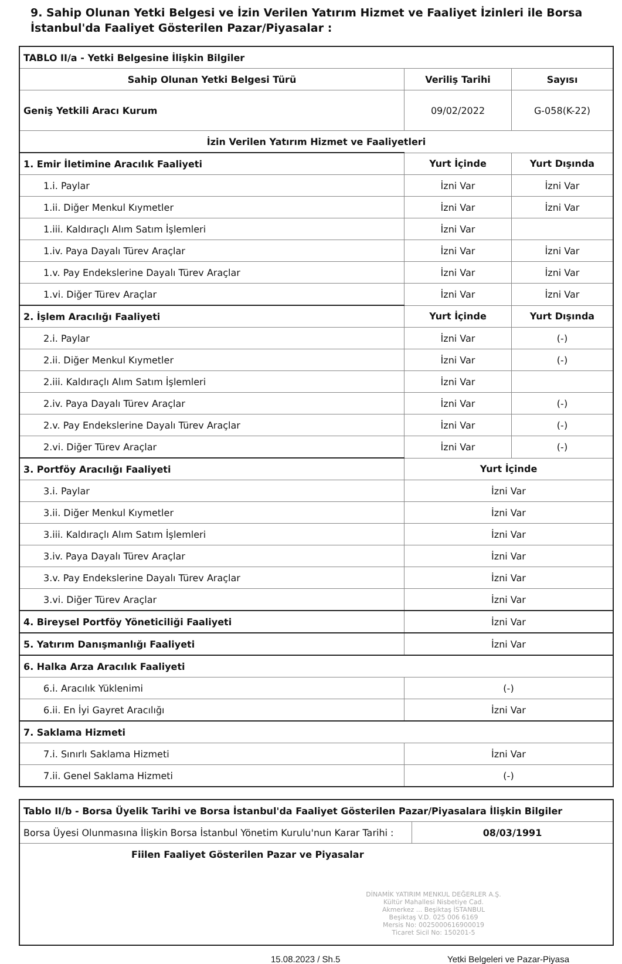9. Sahip Olunan Yetki Belgesi ve İzin Verilen Yatırım Hizmet ve Faaliyet İzinleri ile Borsa İstanbul'da Faaliyet Gösterilen Pazar/Piyasalar :
| TABLO II/a - Yetki Belgesine İlişkin Bilgiler | | |
| Sahip Olunan Yetki Belgesi Türü | Veriliş Tarihi | Sayısı |
| Geniş Yetkili Aracı Kurum | 09/02/2022 | G-058(K-22) |
| İzin Verilen Yatırım Hizmet ve Faaliyetleri | | |
| 1. Emir İletimine Aracılık Faaliyeti | Yurt İçinde | Yurt Dışında |
| 1.i. Paylar | İzni Var | İzni Var |
| 1.ii. Diğer Menkul Kıymetler | İzni Var | İzni Var |
| 1.iii. Kaldıraçlı Alım Satım İşlemleri | İzni Var | |
| 1.iv. Paya Dayalı Türev Araçlar | İzni Var | İzni Var |
| 1.v. Pay Endekslerine Dayalı Türev Araçlar | İzni Var | İzni Var |
| 1.vi. Diğer Türev Araçlar | İzni Var | İzni Var |
| 2. İşlem Aracılığı Faaliyeti | Yurt İçinde | Yurt Dışında |
| 2.i. Paylar | İzni Var | (-) |
| 2.ii. Diğer Menkul Kıymetler | İzni Var | (-) |
| 2.iii. Kaldıraçlı Alım Satım İşlemleri | İzni Var | |
| 2.iv. Paya Dayalı Türev Araçlar | İzni Var | (-) |
| 2.v. Pay Endekslerine Dayalı Türev Araçlar | İzni Var | (-) |
| 2.vi. Diğer Türev Araçlar | İzni Var | (-) |
| 3. Portföy Aracılığı Faaliyeti | Yurt İçinde | |
| 3.i. Paylar | İzni Var | |
| 3.ii. Diğer Menkul Kıymetler | İzni Var | |
| 3.iii. Kaldıraçlı Alım Satım İşlemleri | İzni Var | |
| 3.iv. Paya Dayalı Türev Araçlar | İzni Var | |
| 3.v. Pay Endekslerine Dayalı Türev Araçlar | İzni Var | |
| 3.vi. Diğer Türev Araçlar | İzni Var | |
| 4. Bireysel Portföy Yöneticiliği Faaliyeti | İzni Var | |
| 5. Yatırım Danışmanlığı Faaliyeti | İzni Var | |
| 6. Halka Arza Aracılık Faaliyeti | | |
| 6.i. Aracılık Yüklenimi | (-) | |
| 6.ii. En İyi Gayret Aracılığı | İzni Var | |
| 7. Saklama Hizmeti | | |
| 7.i. Sınırlı Saklama Hizmeti | İzni Var | |
| 7.ii. Genel Saklama Hizmeti | (-) | |
| Tablo II/b - Borsa Üyelik Tarihi ve Borsa İstanbul'da Faaliyet Gösterilen Pazar/Piyasalara İlişkin Bilgiler | |
| Borsa Üyesi Olunmasına İlişkin Borsa İstanbul Yönetim Kurulu'nun Karar Tarihi : | 08/03/1991 |
| Fiilen Faaliyet Gösterilen Pazar ve Piyasalar | |
| DİNAMİK YATIRIM MENKUL DEĞERLER A.Ş. Kültür Mahallesi Nisbetiye Cad. Akmerkez ... Beşiktaş İSTANBUL Beşiktaş V.D. 025 006 6169 Mersis No: 0025000616900019 Ticaret Sicil No: 150201-5 | |
15.08.2023 / Sh.5 Yetki Belgeleri ve Pazar-Piyasa